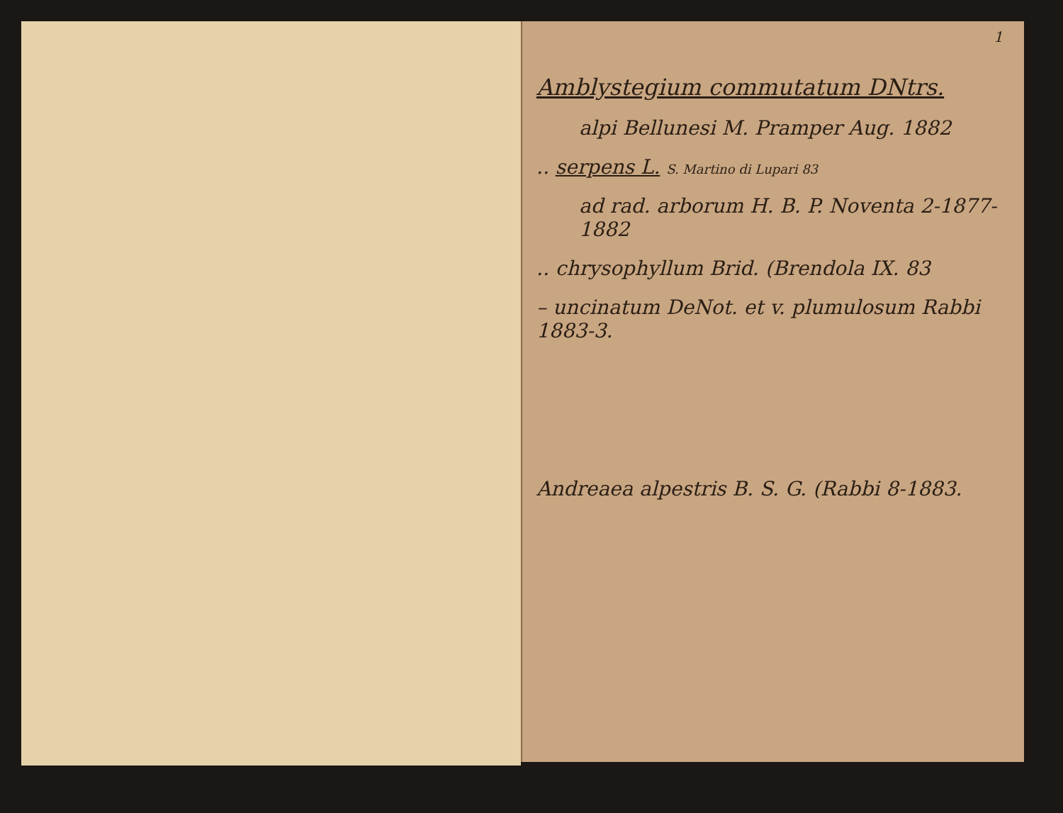1
Amblystegium commutatum DNtrs.
alpi Bellunesi M. Pramper Aug. 1882
.. serpens L. S. Martino di Lupari 83
ad rad. arborum H. B. P. Noventa 2-1877-1882
.. chrysophyllum Brid. (Brendola IX. 83
– uncinatum DeNot. et v. plumulosum Rabbi 1883-3.
Andreaea alpestris B. S. G. (Rabbi 8-1883.